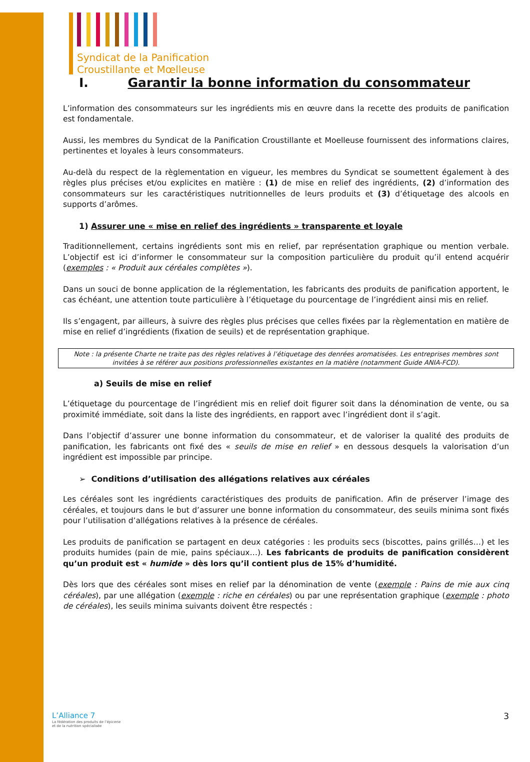Syndicat de la Panification
Croustillante et Mœlleuse
I. Garantir la bonne information du consommateur
L’information des consommateurs sur les ingrédients mis en œuvre dans la recette des produits de panification est fondamentale.
Aussi, les membres du Syndicat de la Panification Croustillante et Moelleuse fournissent des informations claires, pertinentes et loyales à leurs consommateurs.
Au-delà du respect de la règlementation en vigueur, les membres du Syndicat se soumettent également à des règles plus précises et/ou explicites en matière : (1) de mise en relief des ingrédients, (2) d’information des consommateurs sur les caractéristiques nutritionnelles de leurs produits et (3) d’étiquetage des alcools en supports d’arômes.
1) Assurer une « mise en relief des ingrédients » transparente et loyale
Traditionnellement, certains ingrédients sont mis en relief, par représentation graphique ou mention verbale. L’objectif est ici d’informer le consommateur sur la composition particulière du produit qu’il entend acquérir (exemples : « Produit aux céréales complètes »).
Dans un souci de bonne application de la réglementation, les fabricants des produits de panification apportent, le cas échéant, une attention toute particulière à l’étiquetage du pourcentage de l’ingrédient ainsi mis en relief.
Ils s’engagent, par ailleurs, à suivre des règles plus précises que celles fixées par la règlementation en matière de mise en relief d’ingrédients (fixation de seuils) et de représentation graphique.
Note : la présente Charte ne traite pas des règles relatives à l’étiquetage des denrées aromatisées. Les entreprises membres sont invitées à se référer aux positions professionnelles existantes en la matière (notamment Guide ANIA-FCD).
a) Seuils de mise en relief
L’étiquetage du pourcentage de l’ingrédient mis en relief doit figurer soit dans la dénomination de vente, ou sa proximité immédiate, soit dans la liste des ingrédients, en rapport avec l’ingrédient dont il s’agit.
Dans l’objectif d’assurer une bonne information du consommateur, et de valoriser la qualité des produits de panification, les fabricants ont fixé des « seuils de mise en relief » en dessous desquels la valorisation d’un ingrédient est impossible par principe.
➢ Conditions d’utilisation des allégations relatives aux céréales
Les céréales sont les ingrédients caractéristiques des produits de panification. Afin de préserver l’image des céréales, et toujours dans le but d’assurer une bonne information du consommateur, des seuils minima sont fixés pour l’utilisation d’allégations relatives à la présence de céréales.
Les produits de panification se partagent en deux catégories : les produits secs (biscottes, pains grillés…) et les produits humides (pain de mie, pains spéciaux…). Les fabricants de produits de panification considèrent qu’un produit est « humide » dès lors qu’il contient plus de 15% d’humidité.
Dès lors que des céréales sont mises en relief par la dénomination de vente (exemple : Pains de mie aux cinq céréales), par une allégation (exemple : riche en céréales) ou par une représentation graphique (exemple : photo de céréales), les seuils minima suivants doivent être respectés :
L’Alliance 7
La fédération des produits de l’épicerie
et de la nutrition spécialisée
3